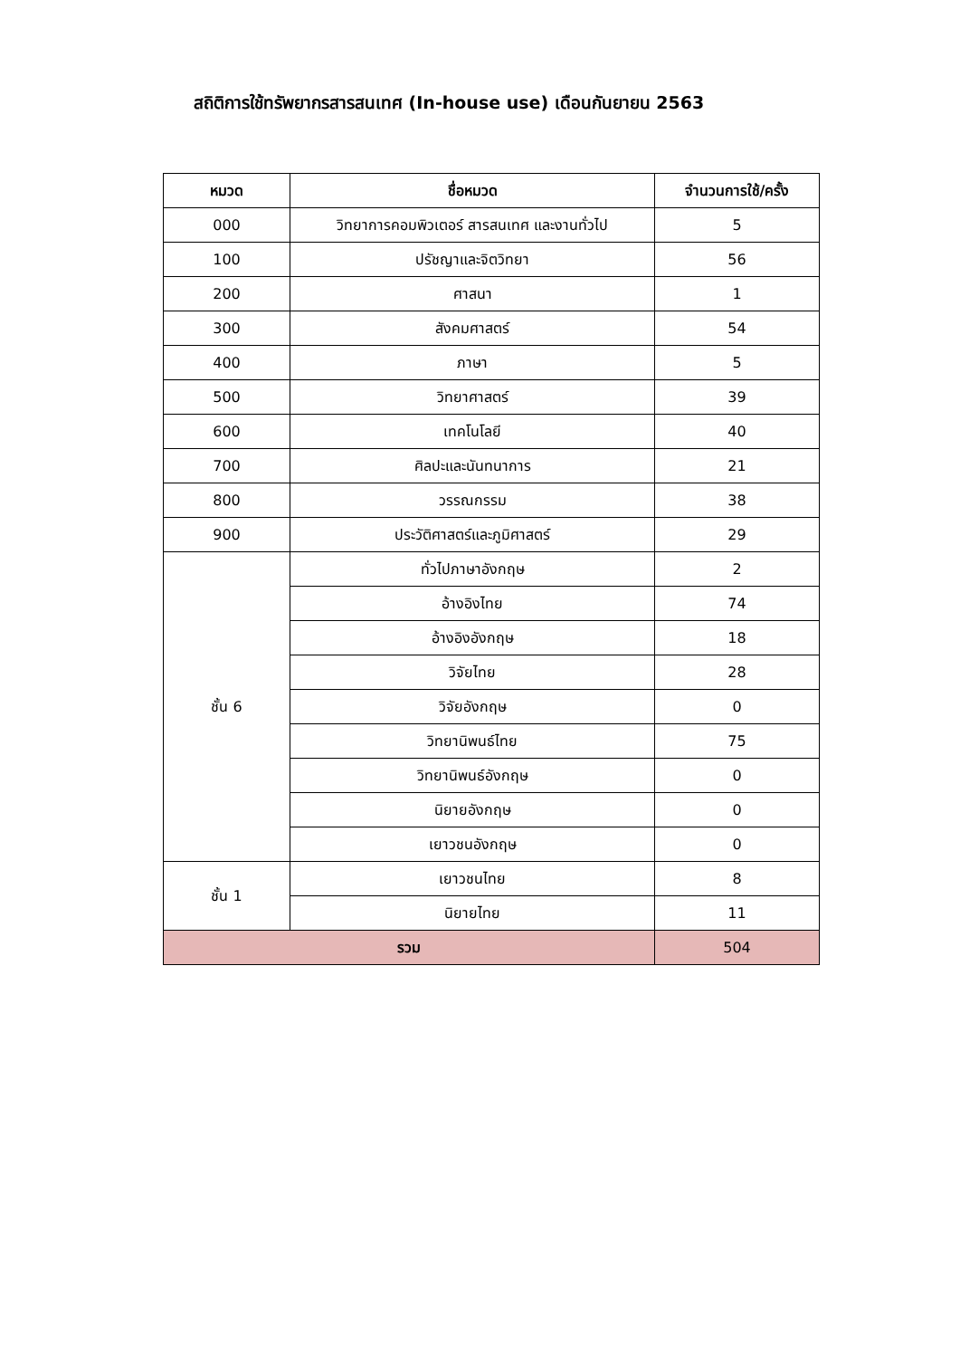สถิติการใช้ทรัพยากรสารสนเทศ (In-house use) เดือนกันยายน 2563
| หมวด | ชื่อหมวด | จำนวนการใช้/ครั้ง |
| --- | --- | --- |
| 000 | วิทยาการคอมพิวเตอร์ สารสนเทศ และงานทั่วไป | 5 |
| 100 | ปรัชญาและจิตวิทยา | 56 |
| 200 | ศาสนา | 1 |
| 300 | สังคมศาสตร์ | 54 |
| 400 | ภาษา | 5 |
| 500 | วิทยาศาสตร์ | 39 |
| 600 | เทคโนโลยี | 40 |
| 700 | ศิลปะและนันทนาการ | 21 |
| 800 | วรรณกรรม | 38 |
| 900 | ประวัติศาสตร์และภูมิศาสตร์ | 29 |
| ชั้น 6 | ทั่วไปภาษาอังกฤษ | 2 |
| | อ้างอิงไทย | 74 |
| | อ้างอิงอังกฤษ | 18 |
| | วิจัยไทย | 28 |
| | วิจัยอังกฤษ | 0 |
| | วิทยานิพนธ์ไทย | 75 |
| | วิทยานิพนธ์อังกฤษ | 0 |
| | นิยายอังกฤษ | 0 |
| | เยาวชนอังกฤษ | 0 |
| ชั้น 1 | เยาวชนไทย | 8 |
| | นิยายไทย | 11 |
| รวม | | 504 |